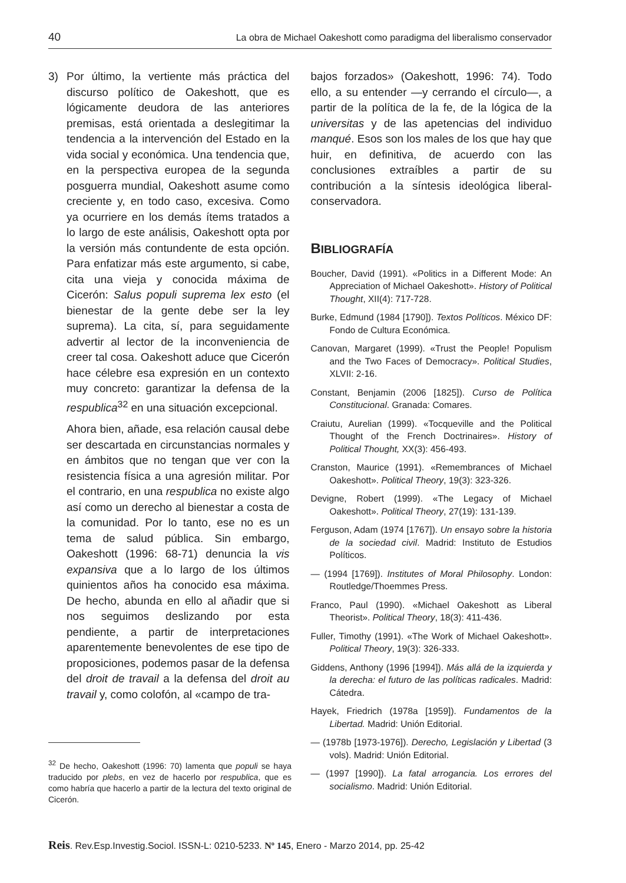40 La obra de Michael Oakeshott como paradigma del liberalismo conservador
3) Por último, la vertiente más práctica del discurso político de Oakeshott, que es lógicamente deudora de las anteriores premisas, está orientada a deslegitimar la tendencia a la intervención del Estado en la vida social y económica. Una tendencia que, en la perspectiva europea de la segunda posguerra mundial, Oakeshott asume como creciente y, en todo caso, excesiva. Como ya ocurriere en los demás ítems tratados a lo largo de este análisis, Oakeshott opta por la versión más contundente de esta opción. Para enfatizar más este argumento, si cabe, cita una vieja y conocida máxima de Cicerón: Salus populi suprema lex esto (el bienestar de la gente debe ser la ley suprema). La cita, sí, para seguidamente advertir al lector de la inconveniencia de creer tal cosa. Oakeshott aduce que Cicerón hace célebre esa expresión en un contexto muy concreto: garantizar la defensa de la respublica<sup>32</sup> en una situación excepcional.
Ahora bien, añade, esa relación causal debe ser descartada en circunstancias normales y en ámbitos que no tengan que ver con la resistencia física a una agresión militar. Por el contrario, en una respublica no existe algo así como un derecho al bienestar a costa de la comunidad. Por lo tanto, ese no es un tema de salud pública. Sin embargo, Oakeshott (1996: 68-71) denuncia la vis expansiva que a lo largo de los últimos quinientos años ha conocido esa máxima. De hecho, abunda en ello al añadir que si nos seguimos deslizando por esta pendiente, a partir de interpretaciones aparentemente benevolentes de ese tipo de proposiciones, podemos pasar de la defensa del droit de travail a la defensa del droit au travail y, como colofón, al «campo de tra-
<sup>32</sup> De hecho, Oakeshott (1996: 70) lamenta que populi se haya traducido por plebs, en vez de hacerlo por respublica, que es como habría que hacerlo a partir de la lectura del texto original de Cicerón.
bajos forzados» (Oakeshott, 1996: 74). Todo ello, a su entender —y cerrando el círculo—, a partir de la política de la fe, de la lógica de la universitas y de las apetencias del individuo manqué. Esos son los males de los que hay que huir, en definitiva, de acuerdo con las conclusiones extraíbles a partir de su contribución a la síntesis ideológica liberal-conservadora.
BIBLIOGRAFÍA
Boucher, David (1991). «Politics in a Different Mode: An Appreciation of Michael Oakeshott». History of Political Thought, XII(4): 717-728.
Burke, Edmund (1984 [1790]). Textos Políticos. México DF: Fondo de Cultura Económica.
Canovan, Margaret (1999). «Trust the People! Populism and the Two Faces of Democracy». Political Studies, XLVII: 2-16.
Constant, Benjamin (2006 [1825]). Curso de Política Constitucional. Granada: Comares.
Craiutu, Aurelian (1999). «Tocqueville and the Political Thought of the French Doctrinaires». History of Political Thought, XX(3): 456-493.
Cranston, Maurice (1991). «Remembrances of Michael Oakeshott». Political Theory, 19(3): 323-326.
Devigne, Robert (1999). «The Legacy of Michael Oakeshott». Political Theory, 27(19): 131-139.
Ferguson, Adam (1974 [1767]). Un ensayo sobre la historia de la sociedad civil. Madrid: Instituto de Estudios Políticos.
— (1994 [1769]). Institutes of Moral Philosophy. London: Routledge/Thoemmes Press.
Franco, Paul (1990). «Michael Oakeshott as Liberal Theorist». Political Theory, 18(3): 411-436.
Fuller, Timothy (1991). «The Work of Michael Oakeshott». Political Theory, 19(3): 326-333.
Giddens, Anthony (1996 [1994]). Más allá de la izquierda y la derecha: el futuro de las políticas radicales. Madrid: Cátedra.
Hayek, Friedrich (1978a [1959]). Fundamentos de la Libertad. Madrid: Unión Editorial.
— (1978b [1973-1976]). Derecho, Legislación y Libertad (3 vols). Madrid: Unión Editorial.
— (1997 [1990]). La fatal arrogancia. Los errores del socialismo. Madrid: Unión Editorial.
Reis. Rev.Esp.Investig.Sociol. ISSN-L: 0210-5233. Nº 145, Enero - Marzo 2014, pp. 25-42